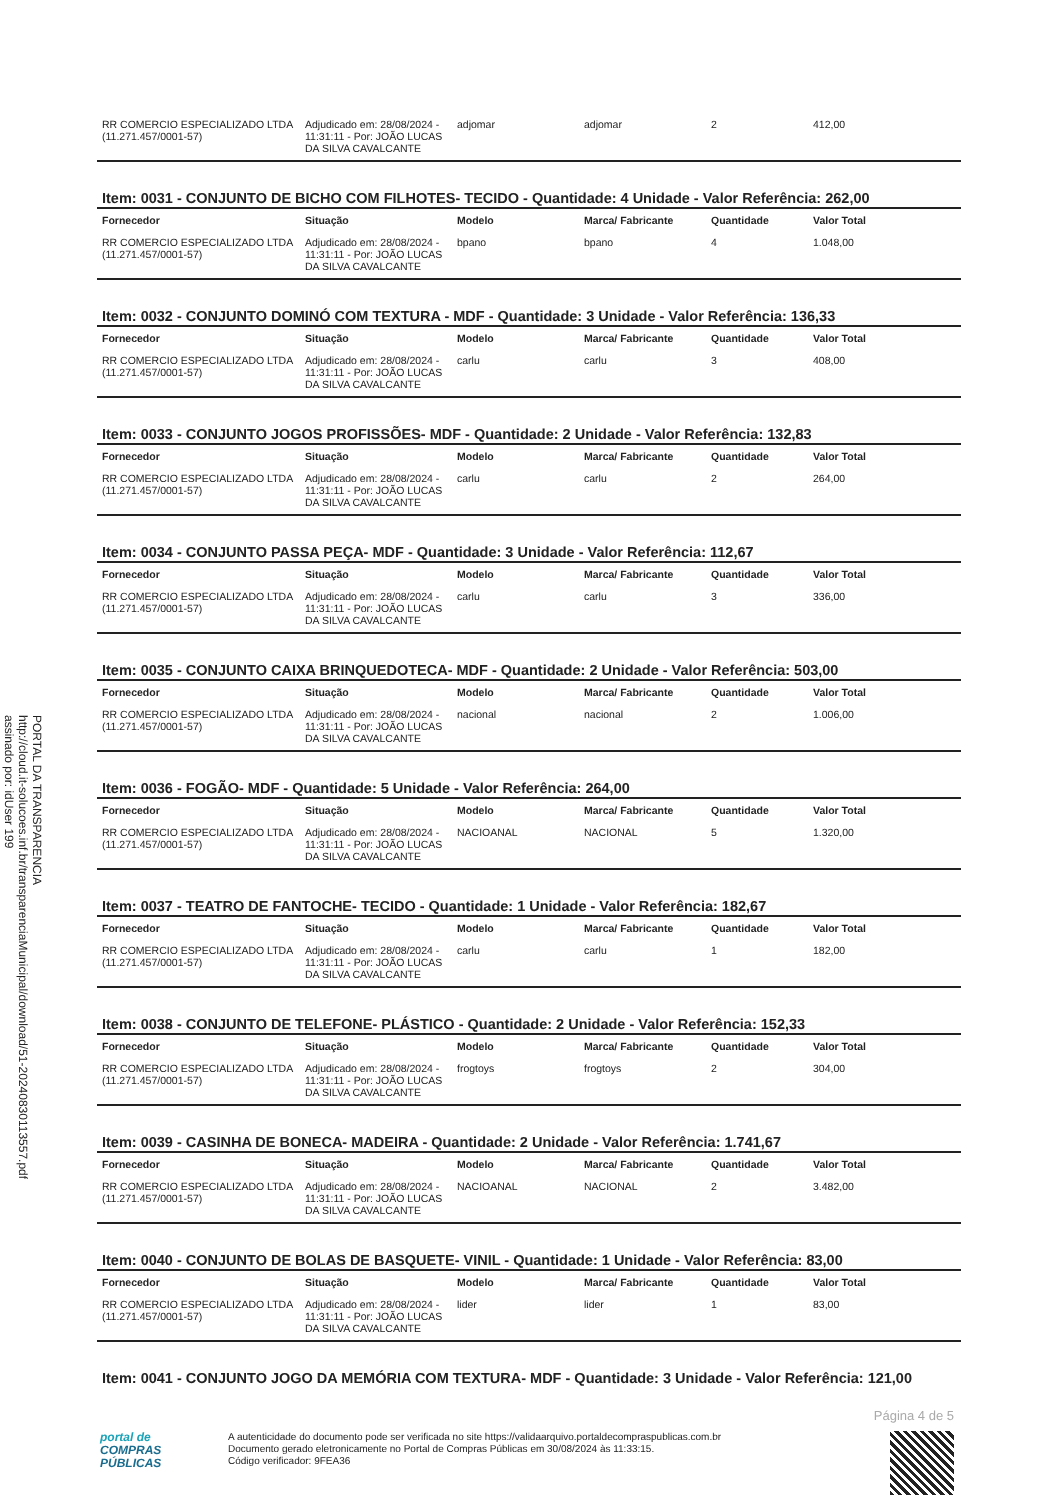PORTAL DA TRANSPARENCIA
http://cloud.it-solucoes.inf.br/transparenciaMunicipal/download/51-20240830113557.pdf
assinado por: idUser 199
| RR COMERCIO ESPECIALIZADO LTDA (11.271.457/0001-57) | Adjudicado em: 28/08/2024 - 11:31:11 - Por: JOÃO LUCAS DA SILVA CAVALCANTE | adjomar | adjomar | 2 | 412,00 |
Item: 0031 - CONJUNTO DE BICHO COM FILHOTES- TECIDO - Quantidade: 4 Unidade - Valor Referência: 262,00
| Fornecedor | Situação | Modelo | Marca/ Fabricante | Quantidade | Valor Total |
| --- | --- | --- | --- | --- | --- |
| RR COMERCIO ESPECIALIZADO LTDA (11.271.457/0001-57) | Adjudicado em: 28/08/2024 - 11:31:11 - Por: JOÃO LUCAS DA SILVA CAVALCANTE | bpano | bpano | 4 | 1.048,00 |
Item: 0032 - CONJUNTO DOMINÓ COM TEXTURA - MDF - Quantidade: 3 Unidade - Valor Referência: 136,33
| Fornecedor | Situação | Modelo | Marca/ Fabricante | Quantidade | Valor Total |
| --- | --- | --- | --- | --- | --- |
| RR COMERCIO ESPECIALIZADO LTDA (11.271.457/0001-57) | Adjudicado em: 28/08/2024 - 11:31:11 - Por: JOÃO LUCAS DA SILVA CAVALCANTE | carlu | carlu | 3 | 408,00 |
Item: 0033 - CONJUNTO JOGOS PROFISSÕES- MDF - Quantidade: 2 Unidade - Valor Referência: 132,83
| Fornecedor | Situação | Modelo | Marca/ Fabricante | Quantidade | Valor Total |
| --- | --- | --- | --- | --- | --- |
| RR COMERCIO ESPECIALIZADO LTDA (11.271.457/0001-57) | Adjudicado em: 28/08/2024 - 11:31:11 - Por: JOÃO LUCAS DA SILVA CAVALCANTE | carlu | carlu | 2 | 264,00 |
Item: 0034 - CONJUNTO PASSA PEÇA- MDF - Quantidade: 3 Unidade - Valor Referência: 112,67
| Fornecedor | Situação | Modelo | Marca/ Fabricante | Quantidade | Valor Total |
| --- | --- | --- | --- | --- | --- |
| RR COMERCIO ESPECIALIZADO LTDA (11.271.457/0001-57) | Adjudicado em: 28/08/2024 - 11:31:11 - Por: JOÃO LUCAS DA SILVA CAVALCANTE | carlu | carlu | 3 | 336,00 |
Item: 0035 - CONJUNTO CAIXA BRINQUEDOTECA- MDF - Quantidade: 2 Unidade - Valor Referência: 503,00
| Fornecedor | Situação | Modelo | Marca/ Fabricante | Quantidade | Valor Total |
| --- | --- | --- | --- | --- | --- |
| RR COMERCIO ESPECIALIZADO LTDA (11.271.457/0001-57) | Adjudicado em: 28/08/2024 - 11:31:11 - Por: JOÃO LUCAS DA SILVA CAVALCANTE | nacional | nacional | 2 | 1.006,00 |
Item: 0036 - FOGÃO- MDF - Quantidade: 5 Unidade - Valor Referência: 264,00
| Fornecedor | Situação | Modelo | Marca/ Fabricante | Quantidade | Valor Total |
| --- | --- | --- | --- | --- | --- |
| RR COMERCIO ESPECIALIZADO LTDA (11.271.457/0001-57) | Adjudicado em: 28/08/2024 - 11:31:11 - Por: JOÃO LUCAS DA SILVA CAVALCANTE | NACIOANAL | NACIONAL | 5 | 1.320,00 |
Item: 0037 - TEATRO DE FANTOCHE- TECIDO - Quantidade: 1 Unidade - Valor Referência: 182,67
| Fornecedor | Situação | Modelo | Marca/ Fabricante | Quantidade | Valor Total |
| --- | --- | --- | --- | --- | --- |
| RR COMERCIO ESPECIALIZADO LTDA (11.271.457/0001-57) | Adjudicado em: 28/08/2024 - 11:31:11 - Por: JOÃO LUCAS DA SILVA CAVALCANTE | carlu | carlu | 1 | 182,00 |
Item: 0038 - CONJUNTO DE TELEFONE- PLÁSTICO - Quantidade: 2 Unidade - Valor Referência: 152,33
| Fornecedor | Situação | Modelo | Marca/ Fabricante | Quantidade | Valor Total |
| --- | --- | --- | --- | --- | --- |
| RR COMERCIO ESPECIALIZADO LTDA (11.271.457/0001-57) | Adjudicado em: 28/08/2024 - 11:31:11 - Por: JOÃO LUCAS DA SILVA CAVALCANTE | frogtoys | frogtoys | 2 | 304,00 |
Item: 0039 - CASINHA DE BONECA- MADEIRA - Quantidade: 2 Unidade - Valor Referência: 1.741,67
| Fornecedor | Situação | Modelo | Marca/ Fabricante | Quantidade | Valor Total |
| --- | --- | --- | --- | --- | --- |
| RR COMERCIO ESPECIALIZADO LTDA (11.271.457/0001-57) | Adjudicado em: 28/08/2024 - 11:31:11 - Por: JOÃO LUCAS DA SILVA CAVALCANTE | NACIOANAL | NACIONAL | 2 | 3.482,00 |
Item: 0040 - CONJUNTO DE BOLAS DE BASQUETE- VINIL - Quantidade: 1 Unidade - Valor Referência: 83,00
| Fornecedor | Situação | Modelo | Marca/ Fabricante | Quantidade | Valor Total |
| --- | --- | --- | --- | --- | --- |
| RR COMERCIO ESPECIALIZADO LTDA (11.271.457/0001-57) | Adjudicado em: 28/08/2024 - 11:31:11 - Por: JOÃO LUCAS DA SILVA CAVALCANTE | lider | lider | 1 | 83,00 |
Item: 0041 - CONJUNTO JOGO DA MEMÓRIA COM TEXTURA- MDF - Quantidade: 3 Unidade - Valor Referência: 121,00
Página 4 de 5
portal de
COMPRAS
PÚBLICAS
A autenticidade do documento pode ser verificada no site https://validaarquivo.portaldecompraspublicas.com.br
Documento gerado eletronicamente no Portal de Compras Públicas em 30/08/2024 às 11:33:15.
Código verificador: 9FEA36